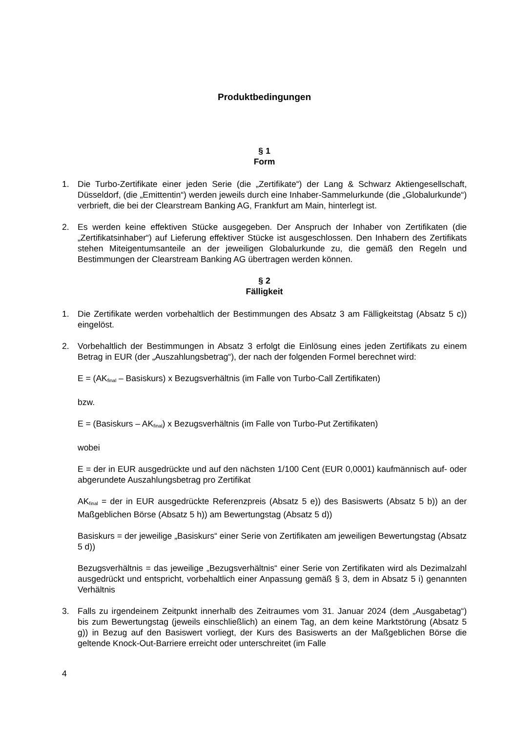Produktbedingungen
§ 1
Form
1. Die Turbo-Zertifikate einer jeden Serie (die „Zertifikate“) der Lang & Schwarz Aktiengesellschaft, Düsseldorf, (die „Emittentin“) werden jeweils durch eine Inhaber-Sammelurkunde (die „Globalurkunde“) verbrieft, die bei der Clearstream Banking AG, Frankfurt am Main, hinterlegt ist.
2. Es werden keine effektiven Stücke ausgegeben. Der Anspruch der Inhaber von Zertifikaten (die „Zertifikatsinhaber“) auf Lieferung effektiver Stücke ist ausgeschlossen. Den Inhabern des Zertifikats stehen Miteigentumsanteile an der jeweiligen Globalurkunde zu, die gemäß den Regeln und Bestimmungen der Clearstream Banking AG übertragen werden können.
§ 2
Fälligkeit
1. Die Zertifikate werden vorbehaltlich der Bestimmungen des Absatz 3 am Fälligkeitstag (Absatz 5 c)) eingelöst.
2. Vorbehaltlich der Bestimmungen in Absatz 3 erfolgt die Einlösung eines jeden Zertifikats zu einem Betrag in EUR (der „Auszahlungsbetrag“), der nach der folgenden Formel berechnet wird:
E = (AK<sub>final</sub> – Basiskurs) x Bezugsverhältnis (im Falle von Turbo-Call Zertifikaten)
bzw.
E = (Basiskurs – AK<sub>final</sub>) x Bezugsverhältnis (im Falle von Turbo-Put Zertifikaten)
wobei
E = der in EUR ausgedrückte und auf den nächsten 1/100 Cent (EUR 0,0001) kaufmännisch auf- oder abgerundete Auszahlungsbetrag pro Zertifikat
AK<sub>final</sub> = der in EUR ausgedrückte Referenzpreis (Absatz 5 e)) des Basiswerts (Absatz 5 b)) an der Maßgeblichen Börse (Absatz 5 h)) am Bewertungstag (Absatz 5 d))
Basiskurs = der jeweilige „Basiskurs“ einer Serie von Zertifikaten am jeweiligen Bewertungstag (Absatz 5 d))
Bezugsverhältnis = das jeweilige „Bezugsverhältnis“ einer Serie von Zertifikaten wird als Dezimalzahl ausgedrückt und entspricht, vorbehaltlich einer Anpassung gemäß § 3, dem in Absatz 5 i) genannten Verhältnis
3. Falls zu irgendeinem Zeitpunkt innerhalb des Zeitraumes vom 31. Januar 2024 (dem „Ausgabetag“) bis zum Bewertungstag (jeweils einschließlich) an einem Tag, an dem keine Marktstörung (Absatz 5 g)) in Bezug auf den Basiswert vorliegt, der Kurs des Basiswerts an der Maßgeblichen Börse die geltende Knock-Out-Barriere erreicht oder unterschreitet (im Falle
4